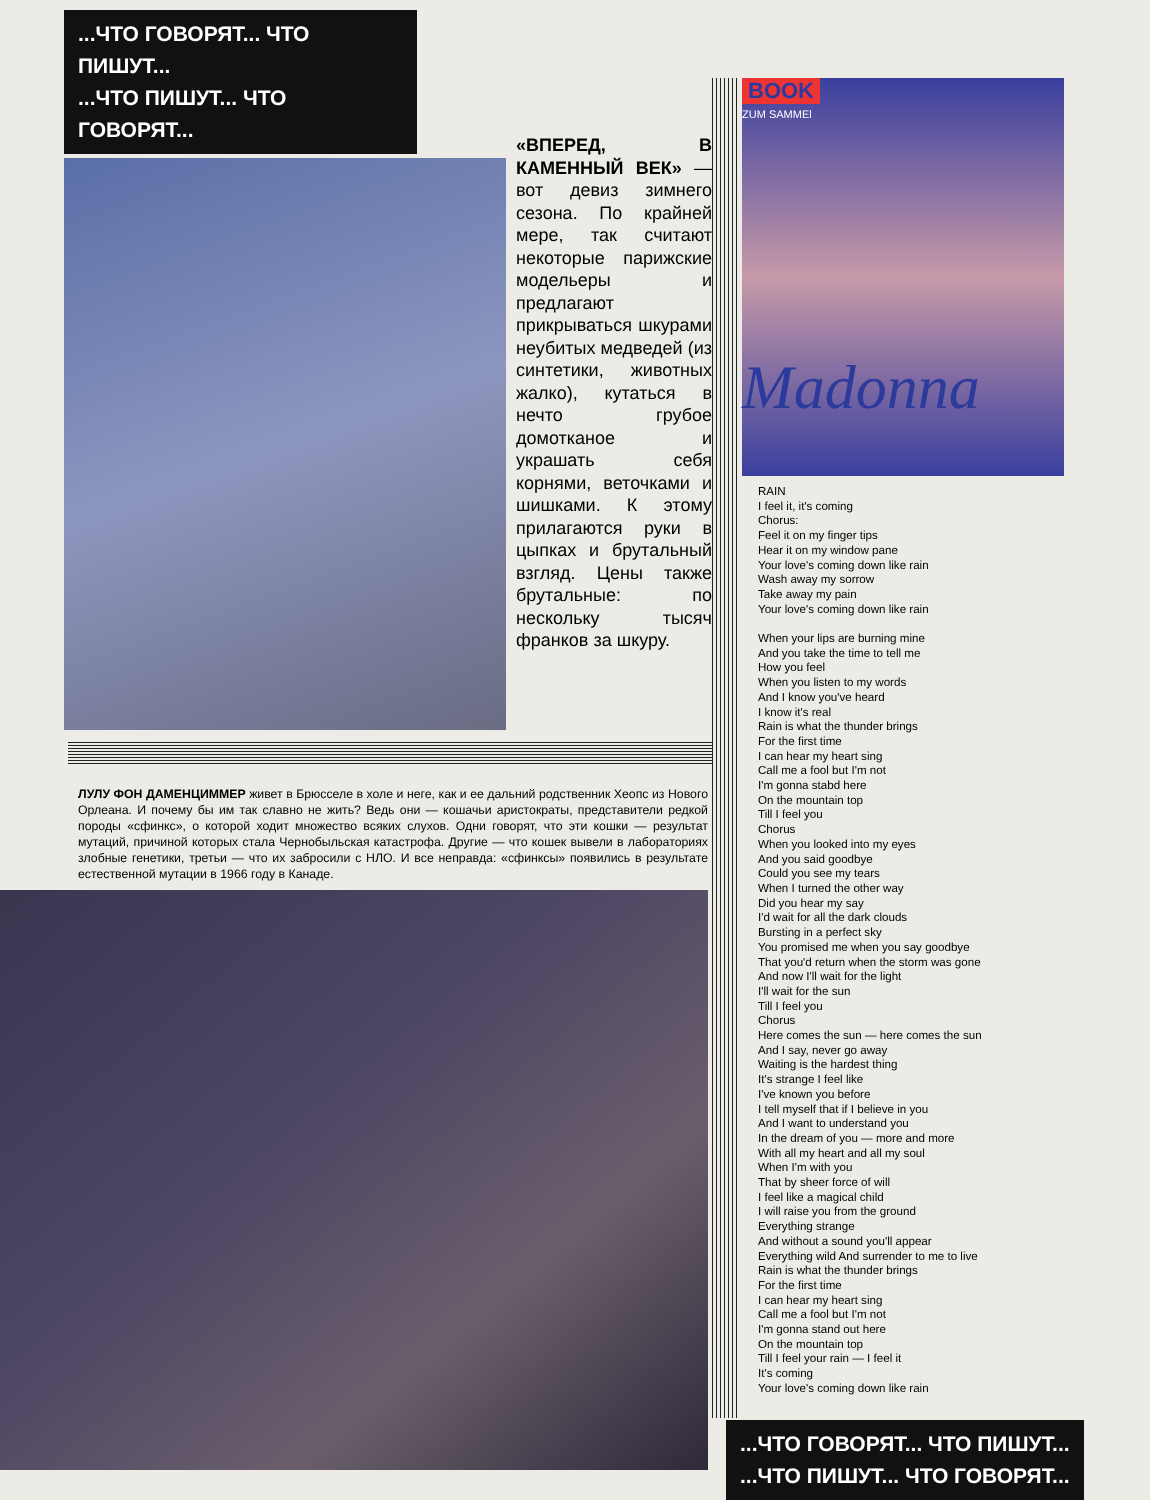...ЧТО ГОВОРЯТ... ЧТО ПИШУТ...
...ЧТО ПИШУТ... ЧТО ГОВОРЯТ...
«ВПЕРЕД, В КАМЕННЫЙ ВЕК» — вот девиз зимнего сезона. По крайней мере, так считают некоторые парижские модельеры и предлагают прикрываться шкурами неубитых медведей (из синтетики, животных жалко), кутаться в нечто грубое домотканое и украшать себя корнями, веточками и шишками. К этому прилагаются руки в цыпках и брутальный взгляд. Цены также брутальные: по нескольку тысяч франков за шкуру.
ЛУЛУ ФОН ДАМЕНЦИММЕР живет в Брюсселе в холе и неге, как и ее дальний родственник Хеопс из Нового Орлеана. И почему бы им так славно не жить? Ведь они — кошачьи аристократы, представители редкой породы «сфинкс», о которой ходит множество всяких слухов. Одни говорят, что эти кошки — результат мутаций, причиной которых стала Чернобыльская катастрофа. Другие — что кошек вывели в лабораториях злобные генетики, третьи — что их забросили с НЛО. И все неправда: «сфинксы» появились в результате естественной мутации в 1966 году в Канаде.
BOOK
ZUM SAMMEl
Madonna
RAIN
I feel it, it's coming
Chorus:
Feel it on my finger tips
Hear it on my window pane
Your love's coming down like rain
Wash away my sorrow
Take away my pain
Your love's coming down like rain
When your lips are burning mine
And you take the time to tell me
How you feel
When you listen to my words
And I know you've heard
I know it's real
Rain is what the thunder brings
For the first time
I can hear my heart sing
Call me a fool but I'm not
I'm gonna stabd here
On the mountain top
Till I feel you
Chorus
When you looked into my eyes
And you said goodbye
Could you see my tears
When I turned the other way
Did you hear my say
I'd wait for all the dark clouds
Bursting in a perfect sky
You promised me when you say goodbye
That you'd return when the storm was gone
And now I'll wait for the light
I'll wait for the sun
Till I feel you
Chorus
Here comes the sun — here comes the sun
And I say, never go away
Waiting is the hardest thing
It's strange I feel like
I've known you before
I tell myself that if I believe in you
And I want to understand you
In the dream of you — more and more
With all my heart and all my soul
When I'm with you
That by sheer force of will
I feel like a magical child
I will raise you from the ground
Everything strange
And without a sound you'll appear
Everything wild And surrender to me to live
Rain is what the thunder brings
For the first time
I can hear my heart sing
Call me a fool but I'm not
I'm gonna stand out here
On the mountain top
Till I feel your rain — I feel it
It's coming
Your love's coming down like rain
...ЧТО ГОВОРЯТ... ЧТО ПИШУТ...
...ЧТО ПИШУТ... ЧТО ГОВОРЯТ...